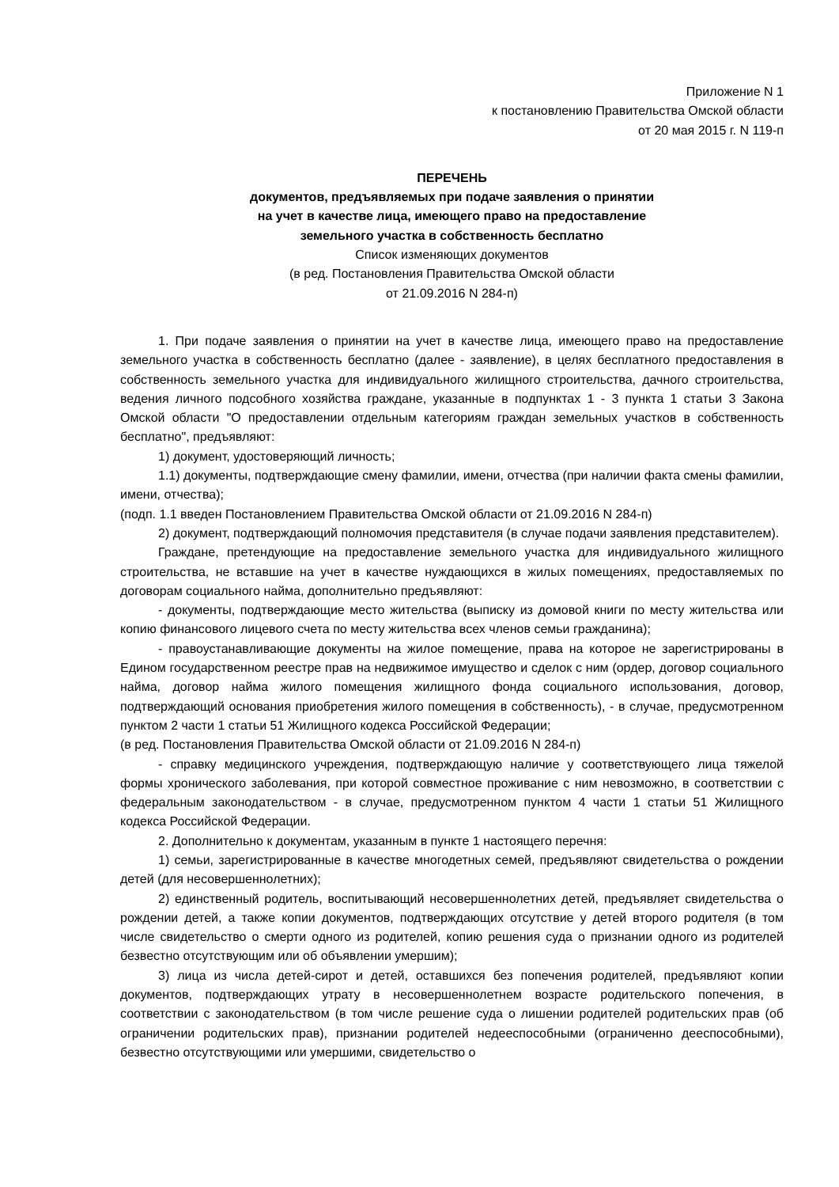Приложение N 1
к постановлению Правительства Омской области
от 20 мая 2015 г. N 119-п
ПЕРЕЧЕНЬ
документов, предъявляемых при подаче заявления о принятии
на учет в качестве лица, имеющего право на предоставление
земельного участка в собственность бесплатно
Список изменяющих документов
(в ред. Постановления Правительства Омской области
от 21.09.2016 N 284-п)
1. При подаче заявления о принятии на учет в качестве лица, имеющего право на предоставление земельного участка в собственность бесплатно (далее - заявление), в целях бесплатного предоставления в собственность земельного участка для индивидуального жилищного строительства, дачного строительства, ведения личного подсобного хозяйства граждане, указанные в подпунктах 1 - 3 пункта 1 статьи 3 Закона Омской области "О предоставлении отдельным категориям граждан земельных участков в собственность бесплатно", предъявляют:
1) документ, удостоверяющий личность;
1.1) документы, подтверждающие смену фамилии, имени, отчества (при наличии факта смены фамилии, имени, отчества);
(подп. 1.1 введен Постановлением Правительства Омской области от 21.09.2016 N 284-п)
2) документ, подтверждающий полномочия представителя (в случае подачи заявления представителем).
Граждане, претендующие на предоставление земельного участка для индивидуального жилищного строительства, не вставшие на учет в качестве нуждающихся в жилых помещениях, предоставляемых по договорам социального найма, дополнительно предъявляют:
- документы, подтверждающие место жительства (выписку из домовой книги по месту жительства или копию финансового лицевого счета по месту жительства всех членов семьи гражданина);
- правоустанавливающие документы на жилое помещение, права на которое не зарегистрированы в Едином государственном реестре прав на недвижимое имущество и сделок с ним (ордер, договор социального найма, договор найма жилого помещения жилищного фонда социального использования, договор, подтверждающий основания приобретения жилого помещения в собственность), - в случае, предусмотренном пунктом 2 части 1 статьи 51 Жилищного кодекса Российской Федерации;
(в ред. Постановления Правительства Омской области от 21.09.2016 N 284-п)
- справку медицинского учреждения, подтверждающую наличие у соответствующего лица тяжелой формы хронического заболевания, при которой совместное проживание с ним невозможно, в соответствии с федеральным законодательством - в случае, предусмотренном пунктом 4 части 1 статьи 51 Жилищного кодекса Российской Федерации.
2. Дополнительно к документам, указанным в пункте 1 настоящего перечня:
1) семьи, зарегистрированные в качестве многодетных семей, предъявляют свидетельства о рождении детей (для несовершеннолетних);
2) единственный родитель, воспитывающий несовершеннолетних детей, предъявляет свидетельства о рождении детей, а также копии документов, подтверждающих отсутствие у детей второго родителя (в том числе свидетельство о смерти одного из родителей, копию решения суда о признании одного из родителей безвестно отсутствующим или об объявлении умершим);
3) лица из числа детей-сирот и детей, оставшихся без попечения родителей, предъявляют копии документов, подтверждающих утрату в несовершеннолетнем возрасте родительского попечения, в соответствии с законодательством (в том числе решение суда о лишении родителей родительских прав (об ограничении родительских прав), признании родителей недееспособными (ограниченно дееспособными), безвестно отсутствующими или умершими, свидетельство о